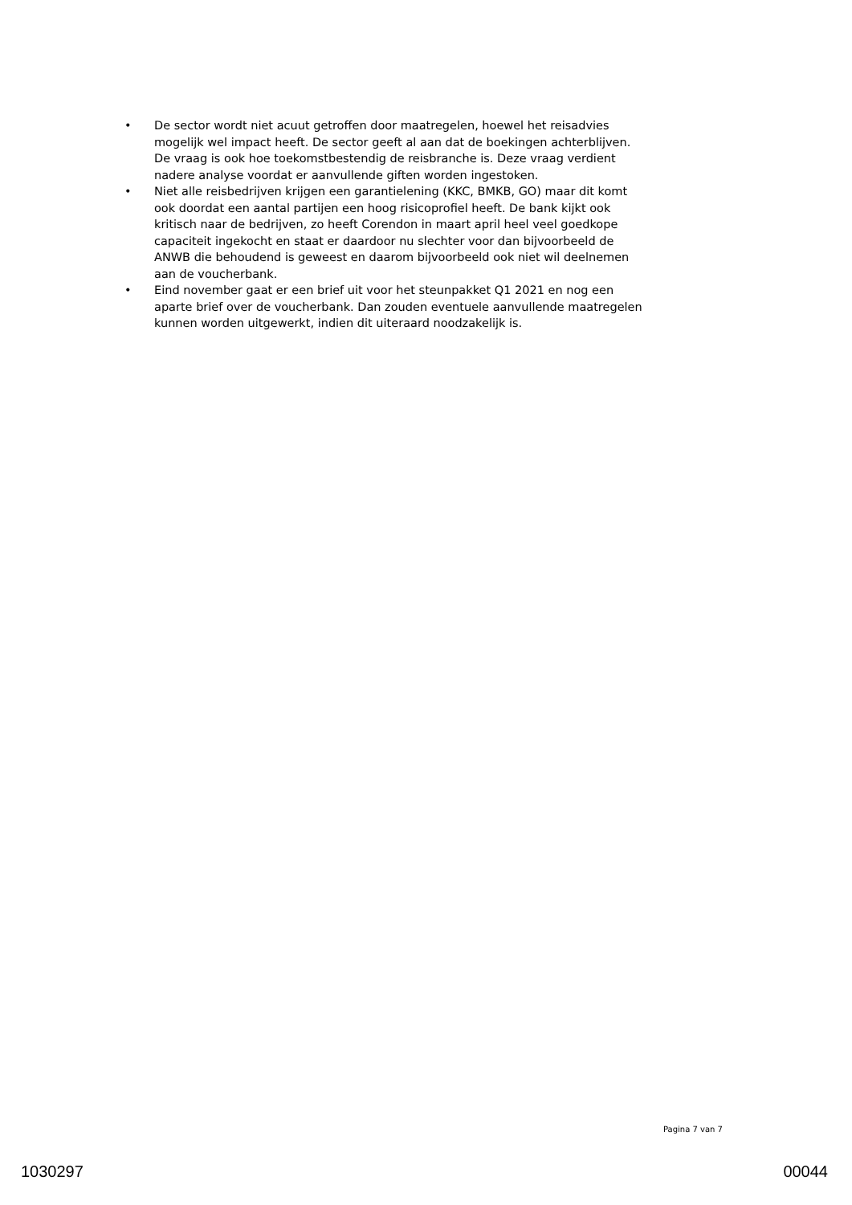• De sector wordt niet acuut getroffen door maatregelen, hoewel het reisadvies mogelijk wel impact heeft. De sector geeft al aan dat de boekingen achterblijven. De vraag is ook hoe toekomstbestendig de reisbranche is. Deze vraag verdient nadere analyse voordat er aanvullende giften worden ingestoken.
• Niet alle reisbedrijven krijgen een garantielening (KKC, BMKB, GO) maar dit komt ook doordat een aantal partijen een hoog risicoprofiel heeft. De bank kijkt ook kritisch naar de bedrijven, zo heeft Corendon in maart april heel veel goedkope capaciteit ingekocht en staat er daardoor nu slechter voor dan bijvoorbeeld de ANWB die behoudend is geweest en daarom bijvoorbeeld ook niet wil deelnemen aan de voucherbank.
• Eind november gaat er een brief uit voor het steunpakket Q1 2021 en nog een aparte brief over de voucherbank. Dan zouden eventuele aanvullende maatregelen kunnen worden uitgewerkt, indien dit uiteraard noodzakelijk is.
Pagina 7 van 7
1030297 00044